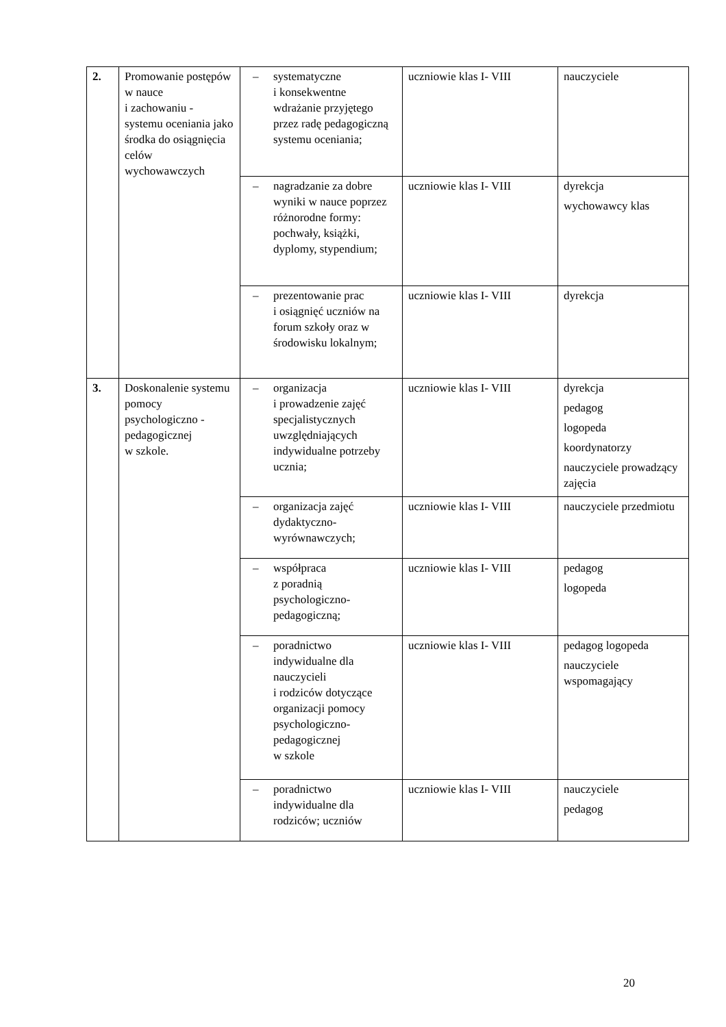| 2. | Promowanie postępów w nauce i zachowaniu - systemu oceniania jako środka do osiągnięcia celów wychowawczych | – systematyczne i konsekwentne wdrażanie przyjętego przez radę pedagogiczną systemu oceniania; | uczniowie klas I- VIII | nauczyciele |
| | | – nagradzanie za dobre wyniki w nauce poprzez różnorodne formy: pochwały, książki, dyplomy, stypendium; | uczniowie klas I- VIII | dyrekcja wychowawcy klas |
| | | – prezentowanie prac i osiągnięć uczniów na forum szkoły oraz w środowisku lokalnym; | uczniowie klas I- VIII | dyrekcja |
| 3. | Doskonalenie systemu pomocy psychologiczno - pedagogicznej w szkole. | – organizacja i prowadzenie zajęć specjalistycznych uwzględniających indywidualne potrzeby ucznia; | uczniowie klas I- VIII | dyrekcja pedagog logopeda koordynatorzy nauczyciele prowadzący zajęcia |
| | | – organizacja zajęć dydaktyczno-wyrównawczych; | uczniowie klas I- VIII | nauczyciele przedmiotu |
| | | – współpraca z poradnią psychologiczno-pedagogiczną; | uczniowie klas I- VIII | pedagog logopeda |
| | | – poradnictwo indywidualne dla nauczycieli i rodziców dotyczące organizacji pomocy psychologiczno-pedagogicznej w szkole | uczniowie klas I- VIII | pedagog logopeda nauczyciele wspomagający |
| | | – poradnictwo indywidualne dla rodziców; uczniów | uczniowie klas I- VIII | nauczyciele pedagog |
20